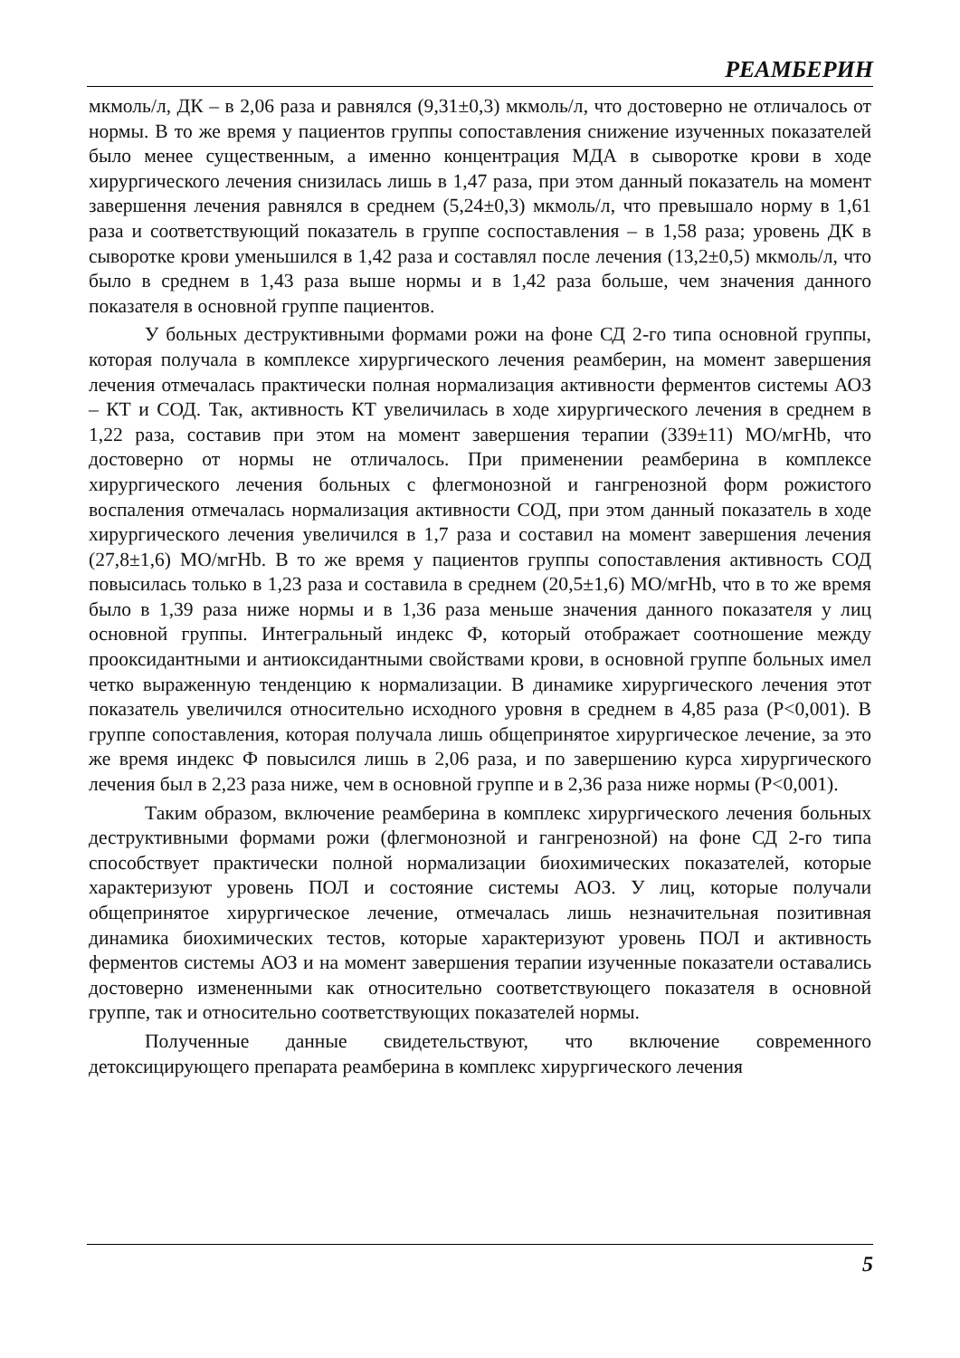РЕАМБЕРИН
мкмоль/л, ДК – в 2,06 раза и равнялся (9,31±0,3) мкмоль/л, что достоверно не отличалось от нормы. В то же время у пациентов группы сопоставления снижение изученных показателей было менее существенным, а именно концентрация МДА в сыворотке крови в ходе хирургического лечения снизилась лишь в 1,47 раза, при этом данный показатель на момент завершення лечения равнялся в среднем (5,24±0,3) мкмоль/л, что превышало норму в 1,61 раза и соответствующий показатель в группе соспоставления – в 1,58 раза; уровень ДК в сыворотке крови уменьшился в 1,42 раза и составлял после лечения (13,2±0,5) мкмоль/л, что было в среднем в 1,43 раза выше нормы и в 1,42 раза больше, чем значения данного показателя в основной группе пациентов.
У больных деструктивными формами рожи на фоне СД 2-го типа основной группы, которая получала в комплексе хирургического лечения реамберин, на момент завершения лечения отмечалась практически полная нормализация активности ферментов системы АОЗ – КТ и СОД. Так, активность КТ увеличилась в ходе хирургического лечения в среднем в 1,22 раза, составив при этом на момент завершения терапии (339±11) МО/мгHb, что достоверно от нормы не отличалось. При применении реамберина в комплексе хирургического лечения больных с флегмонозной и гангренозной форм рожистого воспаления отмечалась нормализация активности СОД, при этом данный показатель в ходе хирургического лечения увеличился в 1,7 раза и составил на момент завершения лечения (27,8±1,6) МО/мгHb. В то же время у пациентов группы сопоставления активность СОД повысилась только в 1,23 раза и составила в среднем (20,5±1,6) МО/мгHb, что в то же время было в 1,39 раза ниже нормы и в 1,36 раза меньше значения данного показателя у лиц основной группы. Интегральный индекс Ф, который отображает соотношение между прооксидантными и антиоксидантными свойствами крови, в основной группе больных имел четко выраженную тенденцию к нормализации. В динамике хирургического лечения этот показатель увеличился относительно исходного уровня в среднем в 4,85 раза (Р<0,001). В группе сопоставления, которая получала лишь общепринятое хирургическое лечение, за это же время индекс Ф повысился лишь в 2,06 раза, и по завершению курса хирургического лечения был в 2,23 раза ниже, чем в основной группе и в 2,36 раза ниже нормы (Р<0,001).
Таким образом, включение реамберина в комплекс хирургического лечения больных деструктивными формами рожи (флегмонозной и гангренозной) на фоне СД 2-го типа способствует практически полной нормализации биохимических показателей, которые характеризуют уровень ПОЛ и состояние системы АОЗ. У лиц, которые получали общепринятое хирургическое лечение, отмечалась лишь незначительная позитивная динамика биохимических тестов, которые характеризуют уровень ПОЛ и активность ферментов системы АОЗ и на момент завершения терапии изученные показатели оставались достоверно измененными как относительно соответствующего показателя в основной группе, так и относительно соответствующих показателей нормы.
Полученные данные свидетельствуют, что включение современного детоксицирующего препарата реамберина в комплекс хирургического лечения
5